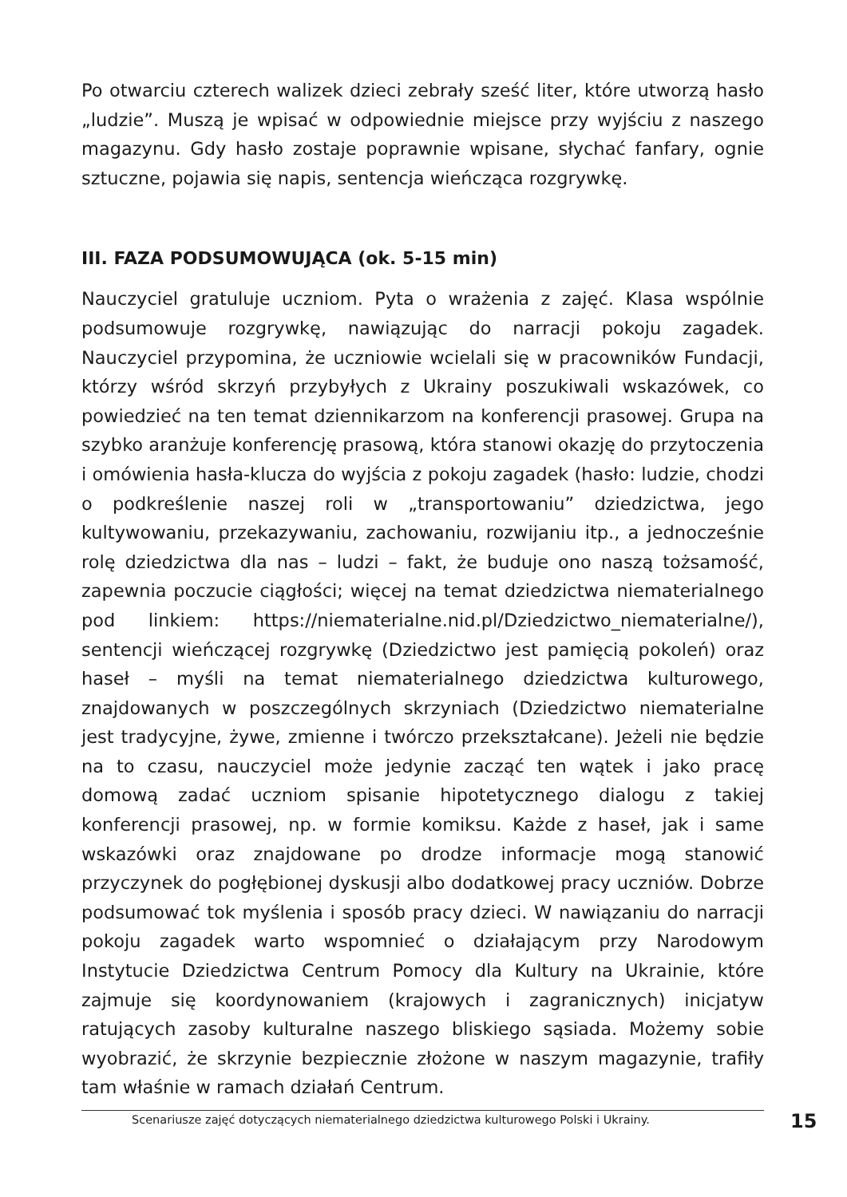Po otwarciu czterech walizek dzieci zebrały sześć liter, które utworzą hasło „ludzie”. Muszą je wpisać w odpowiednie miejsce przy wyjściu z naszego magazynu. Gdy hasło zostaje poprawnie wpisane, słychać fanfary, ognie sztuczne, pojawia się napis, sentencja wieńcząca rozgrywkę.
III. FAZA PODSUMOWUJĄCA (ok. 5-15 min)
Nauczyciel gratuluje uczniom. Pyta o wrażenia z zajęć. Klasa wspólnie podsumowuje rozgrywkę, nawiązując do narracji pokoju zagadek. Nauczyciel przypomina, że uczniowie wcielali się w pracowników Fundacji, którzy wśród skrzyń przybyłych z Ukrainy poszukiwali wskazówek, co powiedzieć na ten temat dziennikarzom na konferencji prasowej. Grupa na szybko aranżuje konferencję prasową, która stanowi okazję do przytoczenia i omówienia hasła-klucza do wyjścia z pokoju zagadek (hasło: ludzie, chodzi o podkreślenie naszej roli w „transportowaniu” dziedzictwa, jego kultywowaniu, przekazywaniu, zachowaniu, rozwijaniu itp., a jednocześnie rolę dziedzictwa dla nas – ludzi – fakt, że buduje ono naszą tożsamość, zapewnia poczucie ciągłości; więcej na temat dziedzictwa niematerialnego pod linkiem: https://niematerialne.nid.pl/Dziedzictwo_niematerialne/), sentencji wieńczącej rozgrywkę (Dziedzictwo jest pamięcią pokoleń) oraz haseł – myśli na temat niematerialnego dziedzictwa kulturowego, znajdowanych w poszczególnych skrzyniach (Dziedzictwo niematerialne jest tradycyjne, żywe, zmienne i twórczo przekształcane). Jeżeli nie będzie na to czasu, nauczyciel może jedynie zacząć ten wątek i jako pracę domową zadać uczniom spisanie hipotetycznego dialogu z takiej konferencji prasowej, np. w formie komiksu. Każde z haseł, jak i same wskazówki oraz znajdowane po drodze informacje mogą stanowić przyczynek do pogłębionej dyskusji albo dodatkowej pracy uczniów. Dobrze podsumować tok myślenia i sposób pracy dzieci. W nawiązaniu do narracji pokoju zagadek warto wspomnieć o działającym przy Narodowym Instytucie Dziedzictwa Centrum Pomocy dla Kultury na Ukrainie, które zajmuje się koordynowaniem (krajowych i zagranicznych) inicjatyw ratujących zasoby kulturalne naszego bliskiego sąsiada. Możemy sobie wyobrazić, że skrzynie bezpiecznie złożone w naszym magazynie, trafiły tam właśnie w ramach działań Centrum.
Scenariusze zajęć dotyczących niematerialnego dziedzictwa kulturowego Polski i Ukrainy. 15